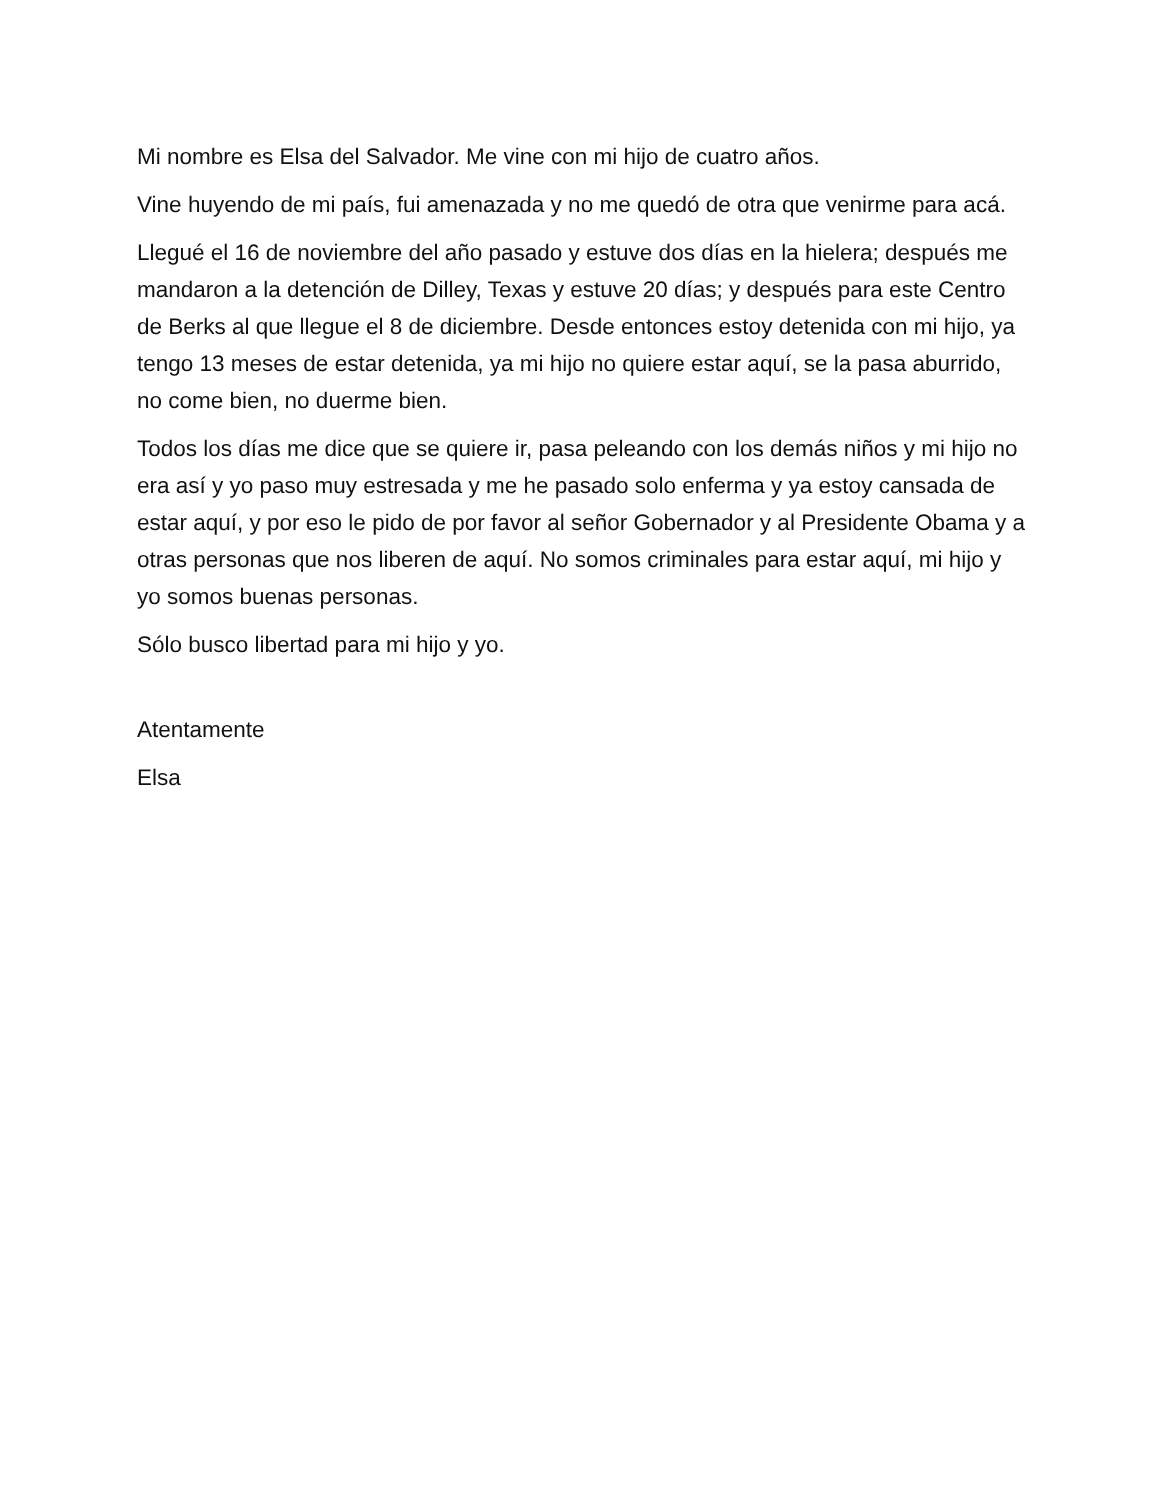Mi nombre es Elsa del Salvador. Me vine con mi hijo de cuatro años.
Vine huyendo de mi país, fui amenazada y no me quedó de otra que venirme para acá.
Llegué el 16 de noviembre del año pasado y estuve dos días en la hielera; después me mandaron a la detención de Dilley, Texas y estuve 20 días; y después para este Centro de Berks al que llegue el 8 de diciembre. Desde entonces estoy detenida con mi hijo, ya tengo 13 meses de estar detenida, ya mi hijo no quiere estar aquí, se la pasa aburrido, no come bien, no duerme bien.
Todos los días me dice que se quiere ir, pasa peleando con los demás niños y mi hijo no era así y yo paso muy estresada y me he pasado solo enferma y ya estoy cansada de estar aquí, y por eso le pido de por favor al señor Gobernador y al Presidente Obama y a otras personas que nos liberen de aquí. No somos criminales para estar aquí, mi hijo y yo somos buenas personas.
Sólo busco libertad para mi hijo y yo.
Atentamente
Elsa